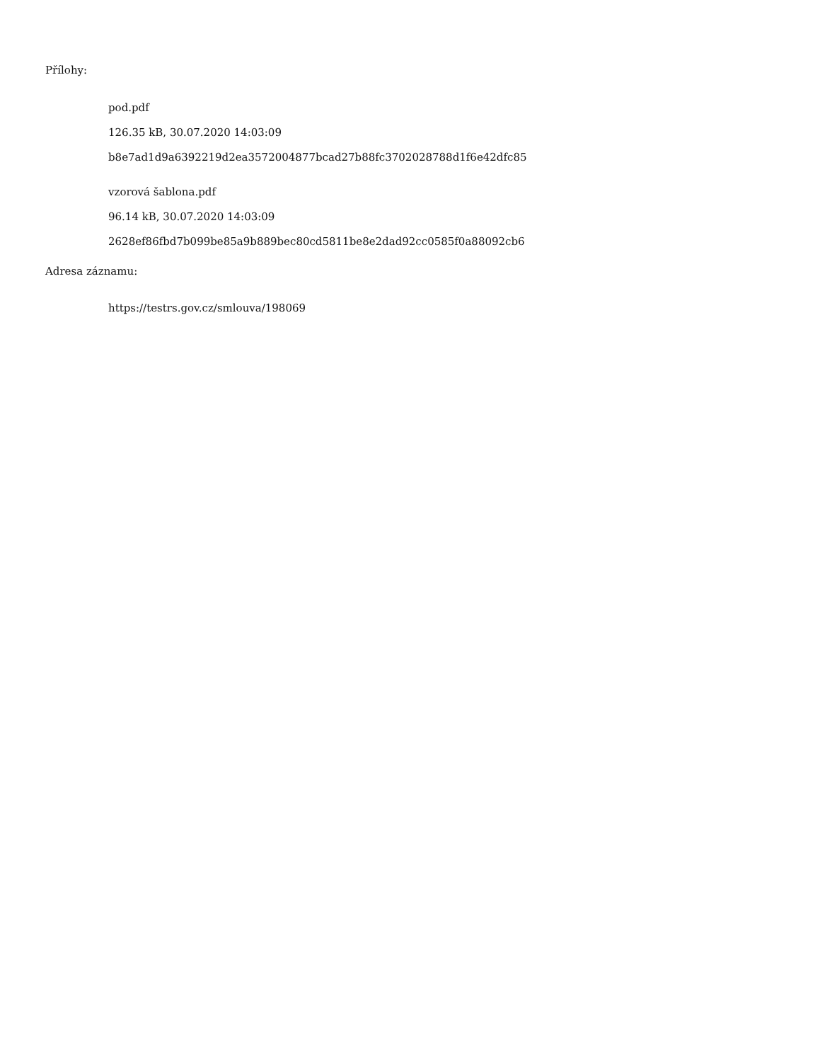Přílohy:
pod.pdf
126.35 kB, 30.07.2020 14:03:09
b8e7ad1d9a6392219d2ea3572004877bcad27b88fc3702028788d1f6e42dfc85
vzorová šablona.pdf
96.14 kB, 30.07.2020 14:03:09
2628ef86fbd7b099be85a9b889bec80cd5811be8e2dad92cc0585f0a88092cb6
Adresa záznamu:
https://testrs.gov.cz/smlouva/198069